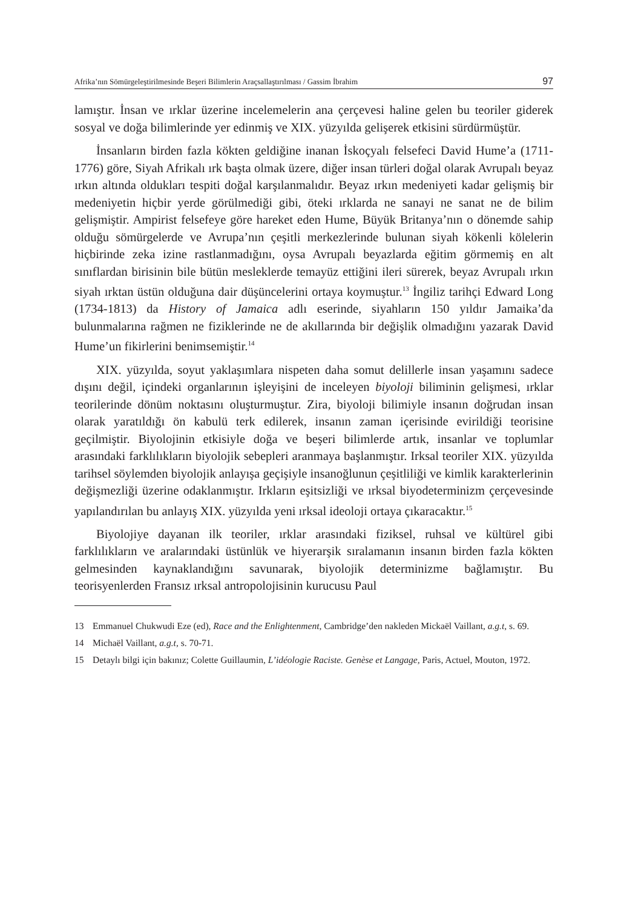Afrika’nın Sömürgeleştirilmesinde Beşeri Bilimlerin Araçsallaştırılması / Gassim İbrahim 97
lamıştır. İnsan ve ırklar üzerine incelemelerin ana çerçevesi haline gelen bu teoriler giderek sosyal ve doğa bilimlerinde yer edinmiş ve XIX. yüzyılda gelişerek etkisini sürdürmüştür.
İnsanların birden fazla kökten geldiğine inanan İskoçyalı felsefeci David Hume’a (1711-1776) göre, Siyah Afrikalı ırk başta olmak üzere, diğer insan türleri doğal olarak Avrupalı beyaz ırkın altında oldukları tespiti doğal karşılanmalıdır. Beyaz ırkın medeniyeti kadar gelişmiş bir medeniyetin hiçbir yerde görülmediği gibi, öteki ırklarda ne sanayi ne sanat ne de bilim gelişmiştir. Ampirist felsefeye göre hareket eden Hume, Büyük Britanya’nın o dönemde sahip olduğu sömürgelerde ve Avrupa’nın çeşitli merkezlerinde bulunan siyah kökenli kölelerin hiçbirinde zeka izine rastlanmadığını, oysa Avrupalı beyazlarda eğitim görmemiş en alt sınıflardan birisinin bile bütün mesleklerde temayüz ettiğini ileri sürerek, beyaz Avrupalı ırkın siyah ırktan üstün olduğuna dair düşüncelerini ortaya koymuştur.<sup>13</sup> İngiliz tarihçi Edward Long (1734-1813) da History of Jamaica adlı eserinde, siyahların 150 yıldır Jamaika’da bulunmalarına rağmen ne fiziklerinde ne de akıllarında bir değişlik olmadığını yazarak David Hume’un fikirlerini benimsemiştir.<sup>14</sup>
XIX. yüzyılda, soyut yaklaşımlara nispeten daha somut delillerle insan yaşamını sadece dışını değil, içindeki organlarının işleyişini de inceleyen biyoloji biliminin gelişmesi, ırklar teorilerinde dönüm noktasını oluşturmuştur. Zira, biyoloji bilimiyle insanın doğrudan insan olarak yaratıldığı ön kabulü terk edilerek, insanın zaman içerisinde evirildiği teorisine geçilmiştir. Biyolojinin etkisiyle doğa ve beşeri bilimlerde artık, insanlar ve toplumlar arasındaki farklılıkların biyolojik sebepleri aranmaya başlanmıştır. Irksal teoriler XIX. yüzyılda tarihsel söylemden biyolojik anlayışa geçişiyle insanoğlunun çeşitliliği ve kimlik karakterlerinin değişmezliği üzerine odaklanmıştır. Irkların eşitsizliği ve ırksal biyodeterminizm çerçevesinde yapılandırılan bu anlayış XIX. yüzyılda yeni ırksal ideoloji ortaya çıkaracaktır.<sup>15</sup>
Biyolojiye dayanan ilk teoriler, ırklar arasındaki fiziksel, ruhsal ve kültürel gibi farklılıkların ve aralarındaki üstünlük ve hiyerarşik sıralamanın insanın birden fazla kökten gelmesinden kaynaklandığını savunarak, biyolojik determinizme bağlamıştır. Bu teorisyenlerden Fransız ırksal antropolojisinin kurucusu Paul
13 Emmanuel Chukwudi Eze (ed), Race and the Enlightenment, Cambridge’den nakleden Mickaël Vaillant, a.g.t, s. 69.
14 Michaël Vaillant, a.g.t, s. 70-71.
15 Detaylı bilgi için bakınız; Colette Guillaumin, L’idéologie Raciste. Genèse et Langage, Paris, Actuel, Mouton, 1972.